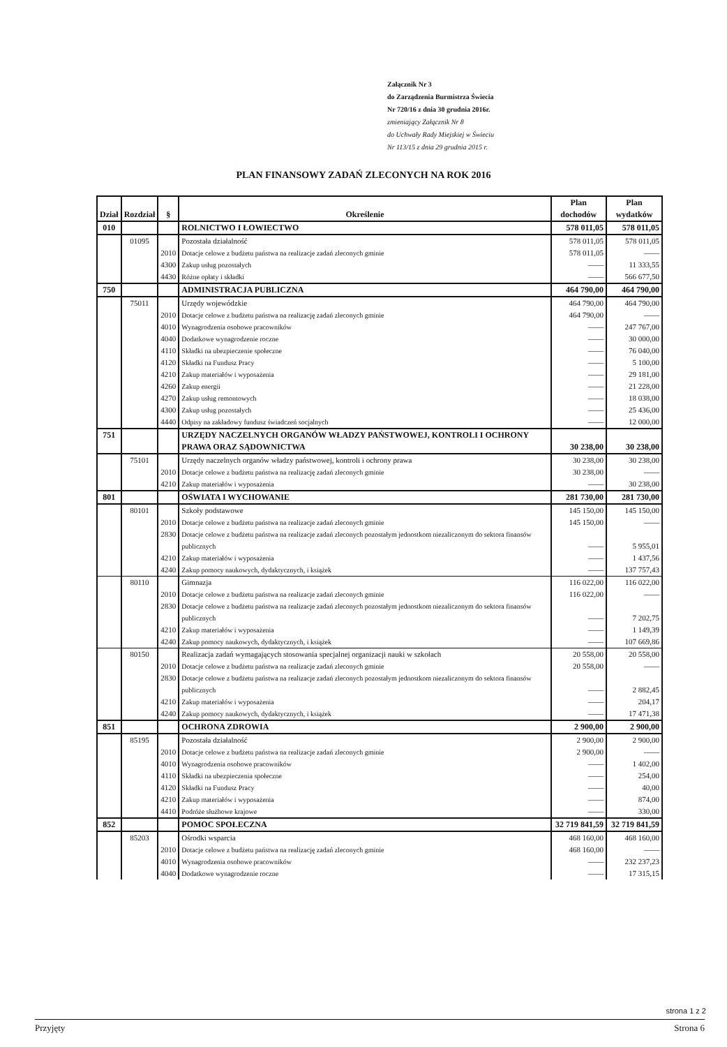Załącznik Nr 3
do Zarządzenia Burmistrza Świecia
Nr 720/16 z dnia 30 grudnia 2016r.
zmieniający Załącznik Nr 8
do Uchwały Rady Miejskiej w Świeciu
Nr 113/15 z dnia 29 grudnia 2015 r.
PLAN FINANSOWY ZADAŃ ZLECONYCH NA ROK 2016
| Dział | Rozdział | § | Określenie | Plan dochodów | Plan wydatków |
| --- | --- | --- | --- | --- | --- |
| 010 | | | ROLNICTWO I ŁOWIECTWO | 578 011,05 | 578 011,05 |
| | 01095 | | Pozostała działalność | 578 011,05 | 578 011,05 |
| | | 2010 | Dotacje celowe z budżetu państwa na realizacje zadań zleconych gminie | 578 011,05 | —— |
| | | 4300 | Zakup usług pozostałych | —— | 11 333,55 |
| | | 4430 | Różne opłaty i składki | —— | 566 677,50 |
| 750 | | | ADMINISTRACJA PUBLICZNA | 464 790,00 | 464 790,00 |
| | 75011 | | Urzędy wojewódzkie | 464 790,00 | 464 790,00 |
| | | 2010 | Dotacje celowe z budżetu państwa na realizację zadań zleconych gminie | 464 790,00 | —— |
| | | 4010 | Wynagrodzenia osobowe pracowników | —— | 247 767,00 |
| | | 4040 | Dodatkowe wynagrodzenie roczne | —— | 30 000,00 |
| | | 4110 | Składki na ubezpieczenie społeczne | —— | 76 040,00 |
| | | 4120 | Składki na Fundusz Pracy | —— | 5 100,00 |
| | | 4210 | Zakup materiałów i wyposażenia | —— | 29 181,00 |
| | | 4260 | Zakup energii | —— | 21 228,00 |
| | | 4270 | Zakup usług remontowych | —— | 18 038,00 |
| | | 4300 | Zakup usług pozostałych | —— | 25 436,00 |
| | | 4440 | Odpisy na zakładowy fundusz świadczeń socjalnych | —— | 12 000,00 |
| 751 | | | URZĘDY NACZELNYCH ORGANÓW WŁADZY PAŃSTWOWEJ, KONTROLI I OCHRONY PRAWA ORAZ SĄDOWNICTWA | 30 238,00 | 30 238,00 |
| | 75101 | | Urzędy naczelnych organów władzy państwowej, kontroli i ochrony prawa | 30 238,00 | 30 238,00 |
| | | 2010 | Dotacje celowe z budżetu państwa na realizację zadań zleconych gminie | 30 238,00 | —— |
| | | 4210 | Zakup materiałów i wyposażenia | —— | 30 238,00 |
| 801 | | | OŚWIATA I WYCHOWANIE | 281 730,00 | 281 730,00 |
| | 80101 | | Szkoły podstawowe | 145 150,00 | 145 150,00 |
| | | 2010 | Dotacje celowe z budżetu państwa na realizacje zadań zleconych gminie | 145 150,00 | —— |
| | | 2830 | Dotacje celowe z budżetu państwa na realizacje zadań zleconych pozostałym jednostkom niezaliczonym do sektora finansów publicznych | —— | 5 955,01 |
| | | 4210 | Zakup materiałów i wyposażenia | —— | 1 437,56 |
| | | 4240 | Zakup pomocy naukowych, dydaktycznych, i książek | —— | 137 757,43 |
| | 80110 | | Gimnazja | 116 022,00 | 116 022,00 |
| | | 2010 | Dotacje celowe z budżetu państwa na realizacje zadań zleconych gminie | 116 022,00 | —— |
| | | 2830 | Dotacje celowe z budżetu państwa na realizacje zadań zleconych pozostałym jednostkom niezaliczonym do sektora finansów publicznych | —— | 7 202,75 |
| | | 4210 | Zakup materiałów i wyposażenia | —— | 1 149,39 |
| | | 4240 | Zakup pomocy naukowych, dydaktycznych, i książek | —— | 107 669,86 |
| | 80150 | | Realizacja zadań wymagających stosowania specjalnej organizacji nauki w szkołach | 20 558,00 | 20 558,00 |
| | | 2010 | Dotacje celowe z budżetu państwa na realizacje zadań zleconych gminie | 20 558,00 | —— |
| | | 2830 | Dotacje celowe z budżetu państwa na realizacje zadań zleconych pozostałym jednostkom niezaliczonym do sektora finansów publicznych | —— | 2 882,45 |
| | | 4210 | Zakup materiałów i wyposażenia | —— | 204,17 |
| | | 4240 | Zakup pomocy naukowych, dydaktycznych, i książek | —— | 17 471,38 |
| 851 | | | OCHRONA ZDROWIA | 2 900,00 | 2 900,00 |
| | 85195 | | Pozostała działalność | 2 900,00 | 2 900,00 |
| | | 2010 | Dotacje celowe z budżetu państwa na realizacje zadań zleconych gminie | 2 900,00 | —— |
| | | 4010 | Wynagrodzenia osobowe pracowników | —— | 1 402,00 |
| | | 4110 | Składki na ubezpieczenia społeczne | —— | 254,00 |
| | | 4120 | Składki na Fundusz Pracy | —— | 40,00 |
| | | 4210 | Zakup materiałów i wyposażenia | —— | 874,00 |
| | | 4410 | Podróże służbowe krajowe | —— | 330,00 |
| 852 | | | POMOC SPOŁECZNA | 32 719 841,59 | 32 719 841,59 |
| | 85203 | | Ośrodki wsparcia | 468 160,00 | 468 160,00 |
| | | 2010 | Dotacje celowe z budżetu państwa na realizację zadań zleconych gminie | 468 160,00 | —— |
| | | 4010 | Wynagrodzenia osobowe pracowników | —— | 232 237,23 |
| | | 4040 | Dodatkowe wynagrodzenie roczne | —— | 17 315,15 |
strona 1 z 2
Przyjęty Strona 6